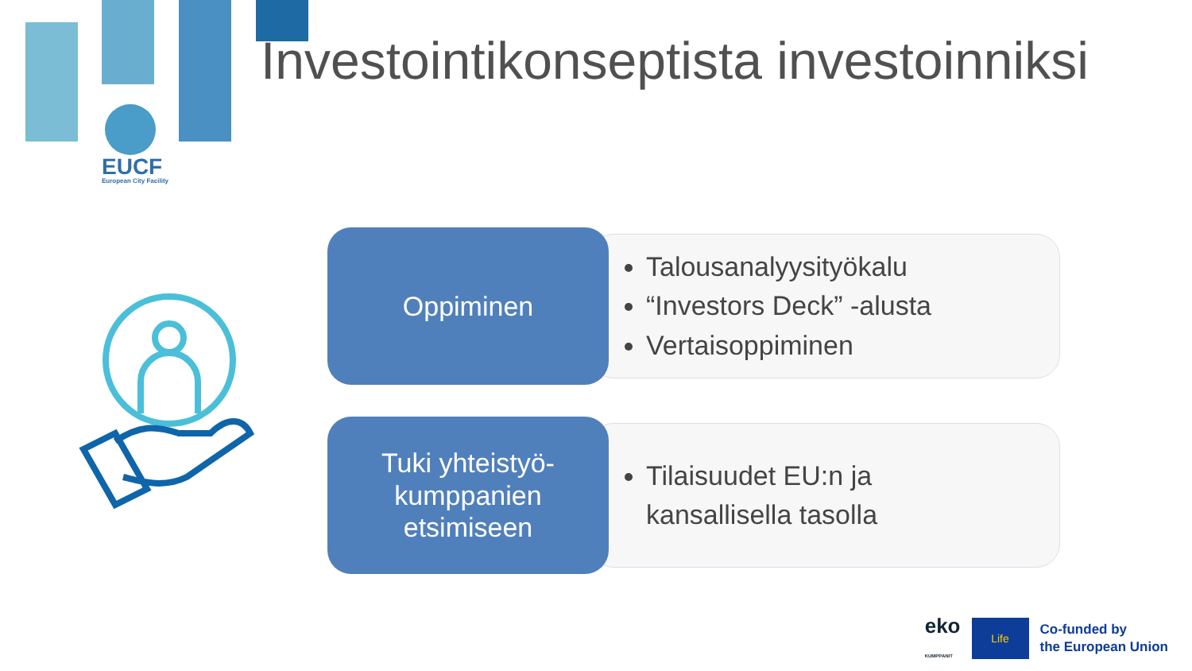EUCF
European City Facility
Investointikonseptista investoinniksi
Oppiminen
Talousanalyysityökalu
“Investors Deck” -alusta
Vertaisoppiminen
Tuki yhteistyö-
kumppanien
etsimiseen
Tilaisuudet EU:n ja
kansallisella tasolla
eko
KUMPPANIT
Life
Co-funded by
the European Union